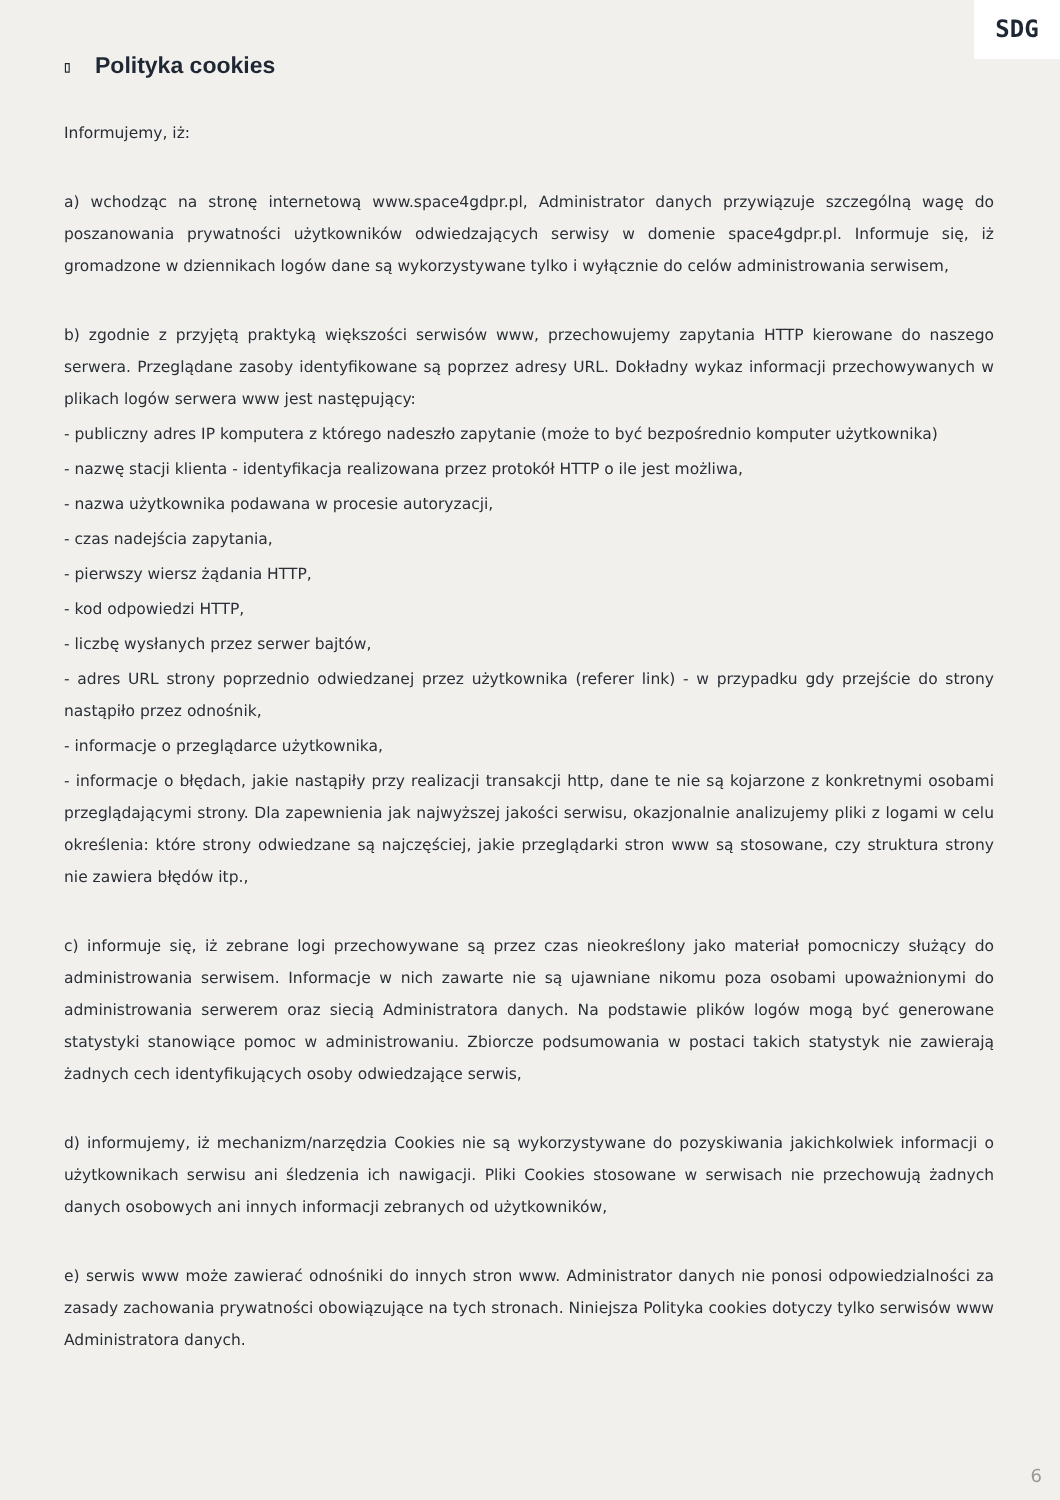SDG
▯ Polityka cookies
Informujemy, iż:
a) wchodząc na stronę internetową www.space4gdpr.pl, Administrator danych przywiązuje szczególną wagę do poszanowania prywatności użytkowników odwiedzających serwisy w domenie space4gdpr.pl. Informuje się, iż gromadzone w dziennikach logów dane są wykorzystywane tylko i wyłącznie do celów administrowania serwisem,
b) zgodnie z przyjętą praktyką większości serwisów www, przechowujemy zapytania HTTP kierowane do naszego serwera. Przeglądane zasoby identyfikowane są poprzez adresy URL. Dokładny wykaz informacji przechowywanych w plikach logów serwera www jest następujący:
- publiczny adres IP komputera z którego nadeszło zapytanie (może to być bezpośrednio komputer użytkownika)
- nazwę stacji klienta - identyfikacja realizowana przez protokół HTTP o ile jest możliwa,
- nazwa użytkownika podawana w procesie autoryzacji,
- czas nadejścia zapytania,
- pierwszy wiersz żądania HTTP,
- kod odpowiedzi HTTP,
- liczbę wysłanych przez serwer bajtów,
- adres URL strony poprzednio odwiedzanej przez użytkownika (referer link) - w przypadku gdy przejście do strony nastąpiło przez odnośnik,
- informacje o przeglądarce użytkownika,
- informacje o błędach, jakie nastąpiły przy realizacji transakcji http, dane te nie są kojarzone z konkretnymi osobami przeglądającymi strony. Dla zapewnienia jak najwyższej jakości serwisu, okazjonalnie analizujemy pliki z logami w celu określenia: które strony odwiedzane są najczęściej, jakie przeglądarki stron www są stosowane, czy struktura strony nie zawiera błędów itp.,
c) informuje się, iż zebrane logi przechowywane są przez czas nieokreślony jako materiał pomocniczy służący do administrowania serwisem. Informacje w nich zawarte nie są ujawniane nikomu poza osobami upoważnionymi do administrowania serwerem oraz siecią Administratora danych. Na podstawie plików logów mogą być generowane statystyki stanowiące pomoc w administrowaniu. Zbiorcze podsumowania w postaci takich statystyk nie zawierają żadnych cech identyfikujących osoby odwiedzające serwis,
d) informujemy, iż mechanizm/narzędzia Cookies nie są wykorzystywane do pozyskiwania jakichkolwiek informacji o użytkownikach serwisu ani śledzenia ich nawigacji. Pliki Cookies stosowane w serwisach nie przechowują żadnych danych osobowych ani innych informacji zebranych od użytkowników,
e) serwis www może zawierać odnośniki do innych stron www. Administrator danych nie ponosi odpowiedzialności za zasady zachowania prywatności obowiązujące na tych stronach. Niniejsza Polityka cookies dotyczy tylko serwisów www Administratora danych.
6